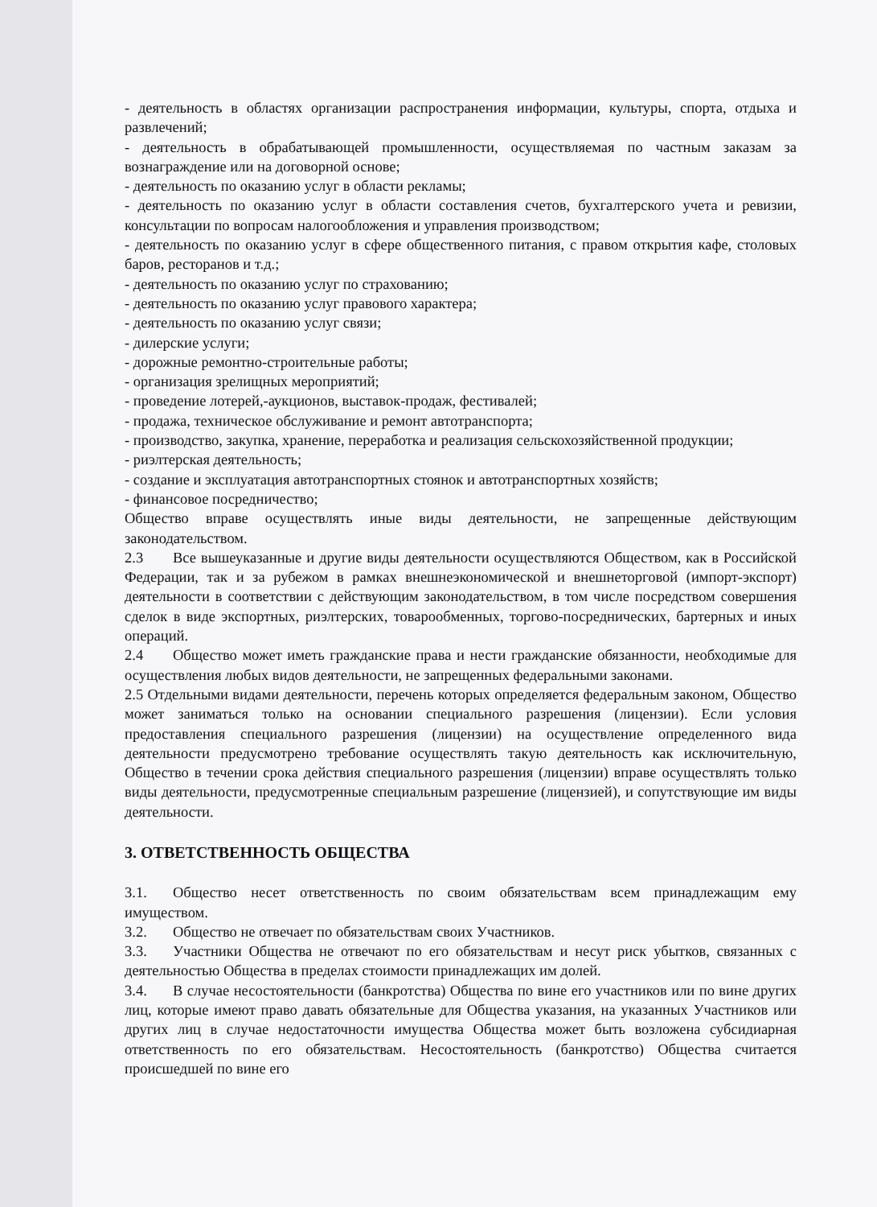- деятельность в областях организации распространения информации, культуры, спорта, отдыха и развлечений;
- деятельность в обрабатывающей промышленности, осуществляемая по частным заказам за вознаграждение или на договорной основе;
- деятельность по оказанию услуг в области рекламы;
- деятельность по оказанию услуг в области составления счетов, бухгалтерского учета и ревизии, консультации по вопросам налогообложения и управления производством;
- деятельность по оказанию услуг в сфере общественного питания, с правом открытия кафе, столовых баров, ресторанов и т.д.;
- деятельность по оказанию услуг по страхованию;
- деятельность по оказанию услуг правового характера;
- деятельность по оказанию услуг связи;
- дилерские услуги;
- дорожные ремонтно-строительные работы;
- организация зрелищных мероприятий;
- проведение лотерей,-аукционов, выставок-продаж, фестивалей;
- продажа, техническое обслуживание и ремонт автотранспорта;
- производство, закупка, хранение, переработка и реализация сельскохозяйственной продукции;
- риэлтерская деятельность;
- создание и эксплуатация автотранспортных стоянок и автотранспортных хозяйств;
- финансовое посредничество;
Общество вправе осуществлять иные виды деятельности, не запрещенные действующим законодательством.
2.3 Все вышеуказанные и другие виды деятельности осуществляются Обществом, как в Российской Федерации, так и за рубежом в рамках внешнеэкономической и внешнеторговой (импорт-экспорт) деятельности в соответствии с действующим законодательством, в том числе посредством совершения сделок в виде экспортных, риэлтерских, товарообменных, торгово-посреднических, бартерных и иных операций.
2.4 Общество может иметь гражданские права и нести гражданские обязанности, необходимые для осуществления любых видов деятельности, не запрещенных федеральными законами.
2.5 Отдельными видами деятельности, перечень которых определяется федеральным законом, Общество может заниматься только на основании специального разрешения (лицензии). Если условия предоставления специального разрешения (лицензии) на осуществление определенного вида деятельности предусмотрено требование осуществлять такую деятельность как исключительную, Общество в течении срока действия специального разрешения (лицензии) вправе осуществлять только виды деятельности, предусмотренные специальным разрешение (лицензией), и сопутствующие им виды деятельности.
3. ОТВЕТСТВЕННОСТЬ ОБЩЕСТВА
3.1. Общество несет ответственность по своим обязательствам всем принадлежащим ему имуществом.
3.2. Общество не отвечает по обязательствам своих Участников.
3.3. Участники Общества не отвечают по его обязательствам и несут риск убытков, связанных с деятельностью Общества в пределах стоимости принадлежащих им долей.
3.4. В случае несостоятельности (банкротства) Общества по вине его участников или по вине других лиц, которые имеют право давать обязательные для Общества указания, на указанных Участников или других лиц в случае недостаточности имущества Общества может быть возложена субсидиарная ответственность по его обязательствам. Несостоятельность (банкротство) Общества считается происшедшей по вине его